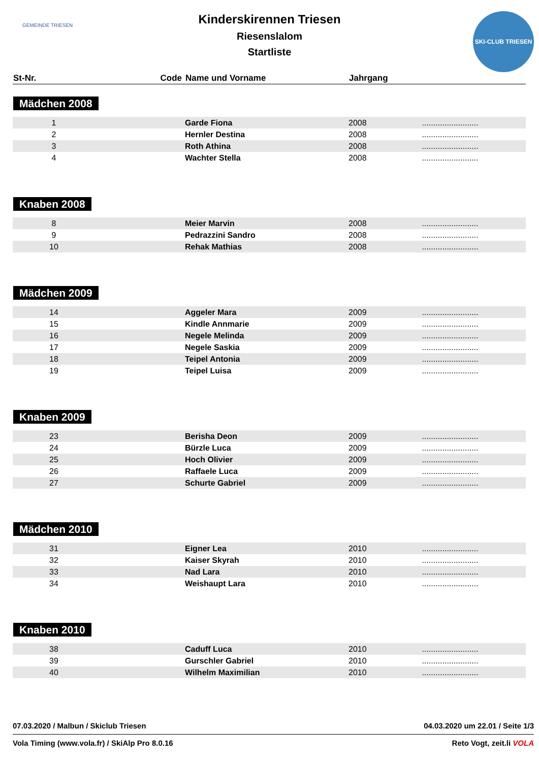GEMEINDE TRIESEN
SKI-CLUB TRIESEN
Kinderskirennen Triesen
Riesenslalom
Startliste
| St-Nr. | Code | Name und Vorname | Jahrgang | |
| --- | --- | --- | --- | --- |
| Mädchen 2008 | | | | |
| 1 | | Garde Fiona | 2008 | ......................... |
| 2 | | Hernler Destina | 2008 | ......................... |
| 3 | | Roth Athina | 2008 | ......................... |
| 4 | | Wachter Stella | 2008 | ......................... |
| Knaben 2008 | | | | |
| 8 | | Meier Marvin | 2008 | ......................... |
| 9 | | Pedrazzini Sandro | 2008 | ......................... |
| 10 | | Rehak Mathias | 2008 | ......................... |
| Mädchen 2009 | | | | |
| 14 | | Aggeler Mara | 2009 | ......................... |
| 15 | | Kindle Annmarie | 2009 | ......................... |
| 16 | | Negele Melinda | 2009 | ......................... |
| 17 | | Negele Saskia | 2009 | ......................... |
| 18 | | Teipel Antonia | 2009 | ......................... |
| 19 | | Teipel Luisa | 2009 | ......................... |
| Knaben 2009 | | | | |
| 23 | | Berisha Deon | 2009 | ......................... |
| 24 | | Bürzle Luca | 2009 | ......................... |
| 25 | | Hoch Olivier | 2009 | ......................... |
| 26 | | Raffaele Luca | 2009 | ......................... |
| 27 | | Schurte Gabriel | 2009 | ......................... |
| Mädchen 2010 | | | | |
| 31 | | Eigner Lea | 2010 | ......................... |
| 32 | | Kaiser Skyrah | 2010 | ......................... |
| 33 | | Nad Lara | 2010 | ......................... |
| 34 | | Weishaupt Lara | 2010 | ......................... |
| Knaben 2010 | | | | |
| 38 | | Caduff Luca | 2010 | ......................... |
| 39 | | Gurschler Gabriel | 2010 | ......................... |
| 40 | | Wilhelm Maximilian | 2010 | ......................... |
07.03.2020 / Malbun / Skiclub Triesen 04.03.2020 um 22.01 / Seite 1/3
Vola Timing (www.vola.fr) / SkiAlp Pro 8.0.16 Reto Vogt, zeit.li VOLA